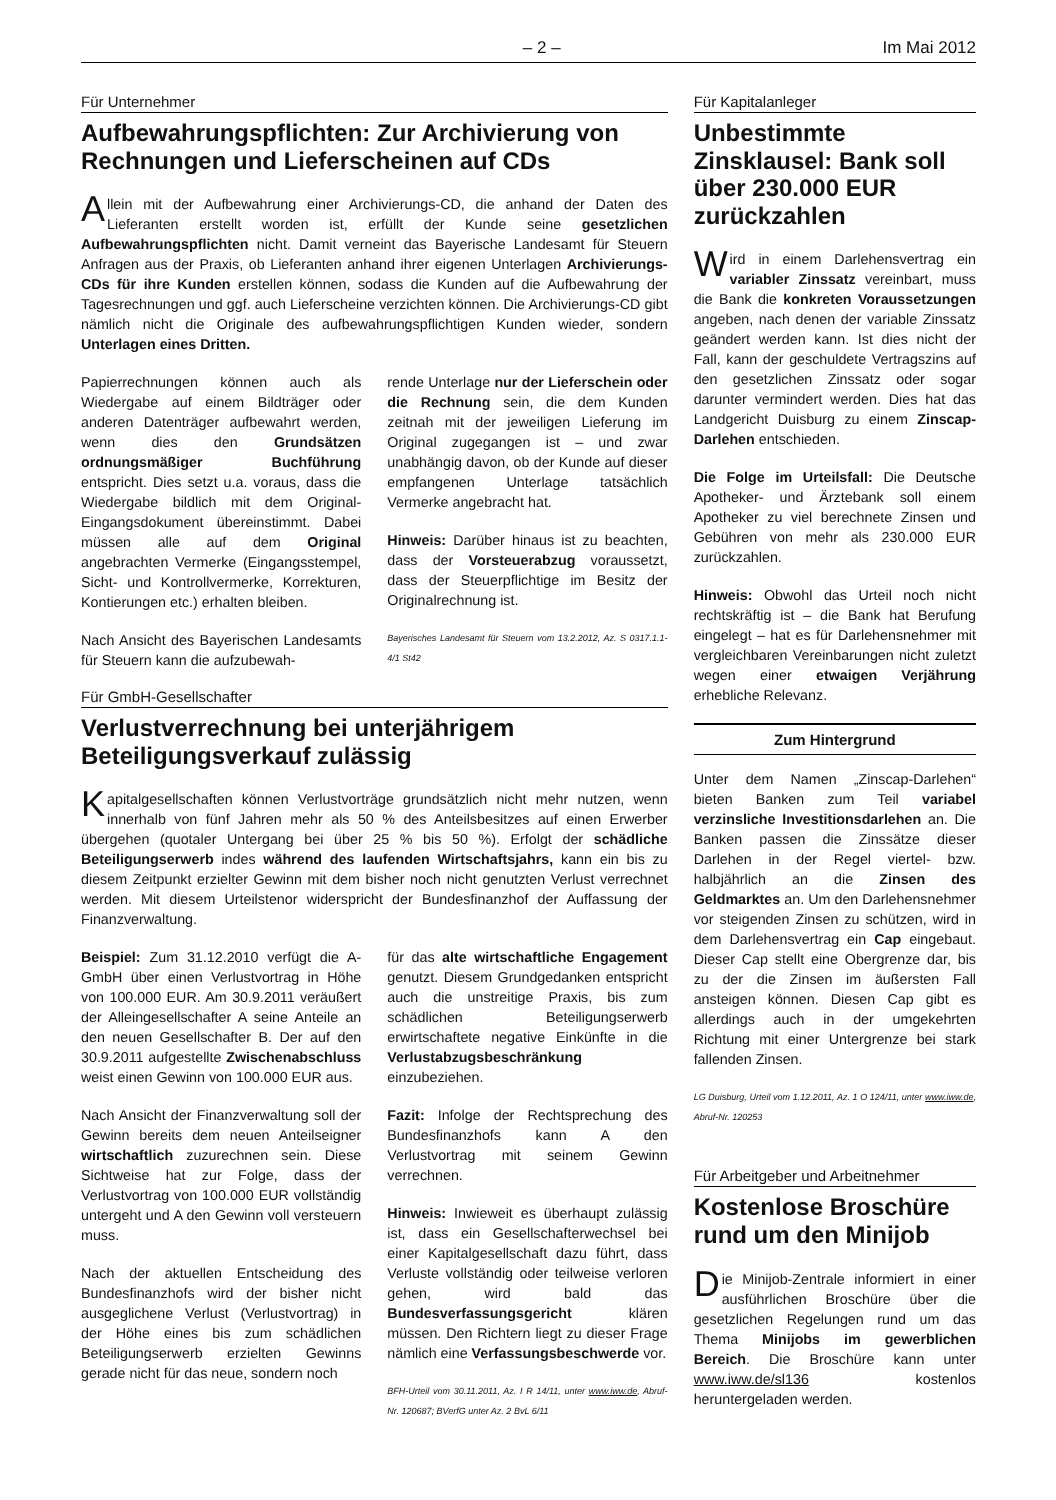– 2 – Im Mai 2012
Für Unternehmer
Aufbewahrungspflichten: Zur Archivierung von Rechnungen und Lieferscheinen auf CDs
Allein mit der Aufbewahrung einer Archivierungs-CD, die anhand der Daten des Lieferanten erstellt worden ist, erfüllt der Kunde seine gesetzlichen Aufbewahrungspflichten nicht. Damit verneint das Bayerische Landesamt für Steuern Anfragen aus der Praxis, ob Lieferanten anhand ihrer eigenen Unterlagen Archivierungs-CDs für ihre Kunden erstellen können, sodass die Kunden auf die Aufbewahrung der Tagesrechnungen und ggf. auch Lieferscheine verzichten können. Die Archivierungs-CD gibt nämlich nicht die Originale des aufbewahrungspflichtigen Kunden wieder, sondern Unterlagen eines Dritten.
Papierrechnungen können auch als Wiedergabe auf einem Bildträger oder anderen Datenträger aufbewahrt werden, wenn dies den Grundsätzen ordnungsmäßiger Buchführung entspricht. Dies setzt u.a. voraus, dass die Wiedergabe bildlich mit dem Original-Eingangsdokument übereinstimmt. Dabei müssen alle auf dem Original angebrachten Vermerke (Eingangsstempel, Sicht- und Kontrollvermerke, Korrekturen, Kontierungen etc.) erhalten bleiben.
Nach Ansicht des Bayerischen Landesamts für Steuern kann die aufzubewah-
rende Unterlage nur der Lieferschein oder die Rechnung sein, die dem Kunden zeitnah mit der jeweiligen Lieferung im Original zugegangen ist – und zwar unabhängig davon, ob der Kunde auf dieser empfangenen Unterlage tatsächlich Vermerke angebracht hat.
Hinweis: Darüber hinaus ist zu beachten, dass der Vorsteuerabzug voraussetzt, dass der Steuerpflichtige im Besitz der Originalrechnung ist.
Bayerisches Landesamt für Steuern vom 13.2.2012, Az. S 0317.1.1-4/1 St42
Für GmbH-Gesellschafter
Verlustverrechnung bei unterjährigem Beteiligungsverkauf zulässig
Kapitalgesellschaften können Verlustvorträge grundsätzlich nicht mehr nutzen, wenn innerhalb von fünf Jahren mehr als 50 % des Anteilsbesitzes auf einen Erwerber übergehen (quotaler Untergang bei über 25 % bis 50 %). Erfolgt der schädliche Beteiligungserwerb indes während des laufenden Wirtschaftsjahrs, kann ein bis zu diesem Zeitpunkt erzielter Gewinn mit dem bisher noch nicht genutzten Verlust verrechnet werden. Mit diesem Urteilstenor widerspricht der Bundesfinanzhof der Auffassung der Finanzverwaltung.
Beispiel: Zum 31.12.2010 verfügt die A-GmbH über einen Verlustvortrag in Höhe von 100.000 EUR. Am 30.9.2011 veräußert der Alleingesellschafter A seine Anteile an den neuen Gesellschafter B. Der auf den 30.9.2011 aufgestellte Zwischenabschluss weist einen Gewinn von 100.000 EUR aus.
Nach Ansicht der Finanzverwaltung soll der Gewinn bereits dem neuen Anteilseigner wirtschaftlich zuzurechnen sein. Diese Sichtweise hat zur Folge, dass der Verlustvortrag von 100.000 EUR vollständig untergeht und A den Gewinn voll versteuern muss.
Nach der aktuellen Entscheidung des Bundesfinanzhofs wird der bisher nicht ausgeglichene Verlust (Verlustvortrag) in der Höhe eines bis zum schädlichen Beteiligungserwerb erzielten Gewinns gerade nicht für das neue, sondern noch
für das alte wirtschaftliche Engagement genutzt. Diesem Grundgedanken entspricht auch die unstreitige Praxis, bis zum schädlichen Beteiligungserwerb erwirtschaftete negative Einkünfte in die Verlustabzugsbeschränkung einzubeziehen.
Fazit: Infolge der Rechtsprechung des Bundesfinanzhofs kann A den Verlustvortrag mit seinem Gewinn verrechnen.
Hinweis: Inwieweit es überhaupt zulässig ist, dass ein Gesellschafterwechsel bei einer Kapitalgesellschaft dazu führt, dass Verluste vollständig oder teilweise verloren gehen, wird bald das Bundesverfassungsgericht klären müssen. Den Richtern liegt zu dieser Frage nämlich eine Verfassungsbeschwerde vor.
BFH-Urteil vom 30.11.2011, Az. I R 14/11, unter www.iww.de, Abruf-Nr. 120687; BVerfG unter Az. 2 BvL 6/11
Für Kapitalanleger
Unbestimmte Zinsklausel: Bank soll über 230.000 EUR zurückzahlen
Wird in einem Darlehensvertrag ein variabler Zinssatz vereinbart, muss die Bank die konkreten Voraussetzungen angeben, nach denen der variable Zinssatz geändert werden kann. Ist dies nicht der Fall, kann der geschuldete Vertragszins auf den gesetzlichen Zinssatz oder sogar darunter vermindert werden. Dies hat das Landgericht Duisburg zu einem Zinscap-Darlehen entschieden.
Die Folge im Urteilsfall: Die Deutsche Apotheker- und Ärztebank soll einem Apotheker zu viel berechnete Zinsen und Gebühren von mehr als 230.000 EUR zurückzahlen.
Hinweis: Obwohl das Urteil noch nicht rechtskräftig ist – die Bank hat Berufung eingelegt – hat es für Darlehensnehmer mit vergleichbaren Vereinbarungen nicht zuletzt wegen einer etwaigen Verjährung erhebliche Relevanz.
Zum Hintergrund
Unter dem Namen „Zinscap-Darlehen“ bieten Banken zum Teil variabel verzinsliche Investitionsdarlehen an. Die Banken passen die Zinssätze dieser Darlehen in der Regel viertel- bzw. halbjährlich an die Zinsen des Geldmarktes an. Um den Darlehensnehmer vor steigenden Zinsen zu schützen, wird in dem Darlehensvertrag ein Cap eingebaut. Dieser Cap stellt eine Obergrenze dar, bis zu der die Zinsen im äußersten Fall ansteigen können. Diesen Cap gibt es allerdings auch in der umgekehrten Richtung mit einer Untergrenze bei stark fallenden Zinsen.
LG Duisburg, Urteil vom 1.12.2011, Az. 1 O 124/11, unter www.iww.de, Abruf-Nr. 120253
Für Arbeitgeber und Arbeitnehmer
Kostenlose Broschüre rund um den Minijob
Die Minijob-Zentrale informiert in einer ausführlichen Broschüre über die gesetzlichen Regelungen rund um das Thema Minijobs im gewerblichen Bereich. Die Broschüre kann unter www.iww.de/sl136 kostenlos heruntergeladen werden.